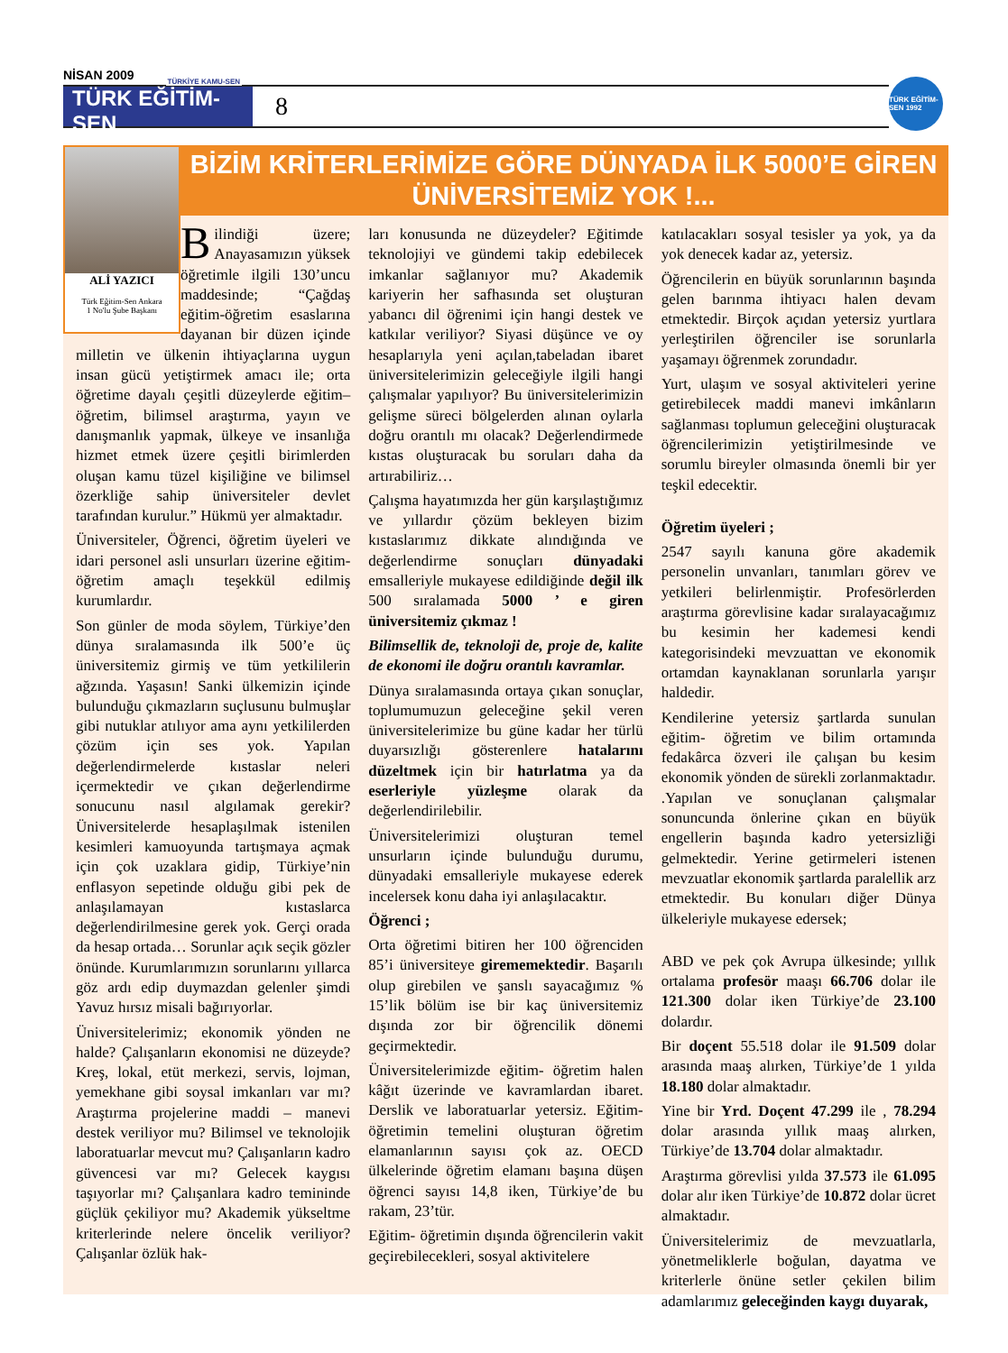NİSAN 2009
TÜRKİYE KAMU-SEN
TÜRK EĞİTİM-SEN
8
TÜRK EĞİTİM-SEN 1992
ALİ YAZICI
Türk Eğitim-Sen Ankara
1 No'lu Şube Başkanı
BİZİM KRİTERLERİMİZE GÖRE DÜNYADA İLK 5000’E GİREN ÜNİVERSİTEMİZ YOK !...
Bilindiği üzere; Anayasamızın yüksek öğretimle ilgili 130’uncu maddesinde; “Çağdaş eğitim-öğretim esaslarına dayanan bir düzen içinde milletin ve ülkenin ihtiyaçlarına uygun insan gücü yetiştirmek amacı ile; orta öğretime dayalı çeşitli düzeylerde eğitim–öğretim, bilimsel araştırma, yayın ve danışmanlık yapmak, ülkeye ve insanlığa hizmet etmek üzere çeşitli birimlerden oluşan kamu tüzel kişiliğine ve bilimsel özerkliğe sahip üniversiteler devlet tarafından kurulur.” Hükmü yer almaktadır.
Üniversiteler, Öğrenci, öğretim üyeleri ve idari personel asli unsurları üzerine eğitim-öğretim amaçlı teşekkül edilmiş kurumlardır.
Son günler de moda söylem, Türkiye’den dünya sıralamasında ilk 500’e üç üniversitemiz girmiş ve tüm yetkililerin ağzında. Yaşasın! Sanki ülkemizin içinde bulunduğu çıkmazların suçlusunu bulmuşlar gibi nutuklar atılıyor ama aynı yetkililerden çözüm için ses yok. Yapılan değerlendirmelerde kıstaslar neleri içermektedir ve çıkan değerlendirme sonucunu nasıl algılamak gerekir? Üniversitelerde hesaplaşılmak istenilen kesimleri kamuoyunda tartışmaya açmak için çok uzaklara gidip, Türkiye’nin enflasyon sepetinde olduğu gibi pek de anlaşılamayan kıstaslarca değerlendirilmesine gerek yok. Gerçi orada da hesap ortada… Sorunlar açık seçik gözler önünde. Kurumlarımızın sorunlarını yıllarca göz ardı edip duymazdan gelenler şimdi Yavuz hırsız misali bağırıyorlar.
Üniversitelerimiz; ekonomik yönden ne halde? Çalışanların ekonomisi ne düzeyde? Kreş, lokal, etüt merkezi, servis, lojman, yemekhane gibi soysal imkanları var mı? Araştırma projelerine maddi – manevi destek veriliyor mu? Bilimsel ve teknolojik laboratuarlar mevcut mu? Çalışanların kadro güvencesi var mı? Gelecek kaygısı taşıyorlar mı? Çalışanlara kadro temininde güçlük çekiliyor mu? Akademik yükseltme kriterlerinde nelere öncelik veriliyor? Çalışanlar özlük hak-
ları konusunda ne düzeydeler? Eğitimde teknolojiyi ve gündemi takip edebilecek imkanlar sağlanıyor mu? Akademik kariyerin her safhasında set oluşturan yabancı dil öğrenimi için hangi destek ve katkılar veriliyor? Siyasi düşünce ve oy hesaplarıyla yeni açılan,tabeladan ibaret üniversitelerimizin geleceğiyle ilgili hangi çalışmalar yapılıyor? Bu üniversitelerimizin gelişme süreci bölgelerden alınan oylarla doğru orantılı mı olacak? Değerlendirmede kıstas oluşturacak bu soruları daha da artırabiliriz…
Çalışma hayatımızda her gün karşılaştığımız ve yıllardır çözüm bekleyen bizim kıstaslarımız dikkate alındığında ve değerlendirme sonuçları dünyadaki emsalleriyle mukayese edildiğinde değil ilk 500 sıralamada 5000 ’ e giren üniversitemiz çıkmaz !
Bilimsellik de, teknoloji de, proje de, kalite de ekonomi ile doğru orantılı kavramlar.
Dünya sıralamasında ortaya çıkan sonuçlar, toplumumuzun geleceğine şekil veren üniversitelerimize bu güne kadar her türlü duyarsızlığı gösterenlere hatalarını düzeltmek için bir hatırlatma ya da eserleriyle yüzleşme olarak da değerlendirilebilir.
Üniversitelerimizi oluşturan temel unsurların içinde bulunduğu durumu, dünyadaki emsalleriyle mukayese ederek incelersek konu daha iyi anlaşılacaktır.
Öğrenci ;
Orta öğretimi bitiren her 100 öğrenciden 85’i üniversiteye girememektedir. Başarılı olup girebilen ve şanslı sayacağımız % 15’lik bölüm ise bir kaç üniversitemiz dışında zor bir öğrencilik dönemi geçirmektedir.
Üniversitelerimizde eğitim- öğretim halen kâğıt üzerinde ve kavramlardan ibaret. Derslik ve laboratuarlar yetersiz. Eğitim-öğretimin temelini oluşturan öğretim elamanlarının sayısı çok az. OECD ülkelerinde öğretim elamanı başına düşen öğrenci sayısı 14,8 iken, Türkiye’de bu rakam, 23’tür.
Eğitim- öğretimin dışında öğrencilerin vakit geçirebilecekleri, sosyal aktivitelere
katılacakları sosyal tesisler ya yok, ya da yok denecek kadar az, yetersiz.
Öğrencilerin en büyük sorunlarının başında gelen barınma ihtiyacı halen devam etmektedir. Birçok açıdan yetersiz yurtlara yerleştirilen öğrenciler ise sorunlarla yaşamayı öğrenmek zorundadır.
Yurt, ulaşım ve sosyal aktiviteleri yerine getirebilecek maddi manevi imkânların sağlanması toplumun geleceğini oluşturacak öğrencilerimizin yetiştirilmesinde ve sorumlu bireyler olmasında önemli bir yer teşkil edecektir.
Öğretim üyeleri ;
2547 sayılı kanuna göre akademik personelin unvanları, tanımları görev ve yetkileri belirlenmiştir. Profesörlerden araştırma görevlisine kadar sıralayacağımız bu kesimin her kademesi kendi kategorisindeki mevzuattan ve ekonomik ortamdan kaynaklanan sorunlarla yarışır haldedir.
Kendilerine yetersiz şartlarda sunulan eğitim- öğretim ve bilim ortamında fedakârca özveri ile çalışan bu kesim ekonomik yönden de sürekli zorlanmaktadır. .Yapılan ve sonuçlanan çalışmalar sonuncunda önlerine çıkan en büyük engellerin başında kadro yetersizliği gelmektedir. Yerine getirmeleri istenen mevzuatlar ekonomik şartlarda paralellik arz etmektedir. Bu konuları diğer Dünya ülkeleriyle mukayese edersek;
ABD ve pek çok Avrupa ülkesinde; yıllık ortalama profesör maaşı 66.706 dolar ile 121.300 dolar iken Türkiye’de 23.100 dolardır.
Bir doçent 55.518 dolar ile 91.509 dolar arasında maaş alırken, Türkiye’de 1 yılda 18.180 dolar almaktadır.
Yine bir Yrd. Doçent 47.299 ile , 78.294 dolar arasında yıllık maaş alırken, Türkiye’de 13.704 dolar almaktadır.
Araştırma görevlisi yılda 37.573 ile 61.095 dolar alır iken Türkiye’de 10.872 dolar ücret almaktadır.
Üniversitelerimiz de mevzuatlarla, yönetmeliklerle boğulan, dayatma ve kriterlerle önüne setler çekilen bilim adamlarımız geleceğinden kaygı duyarak,